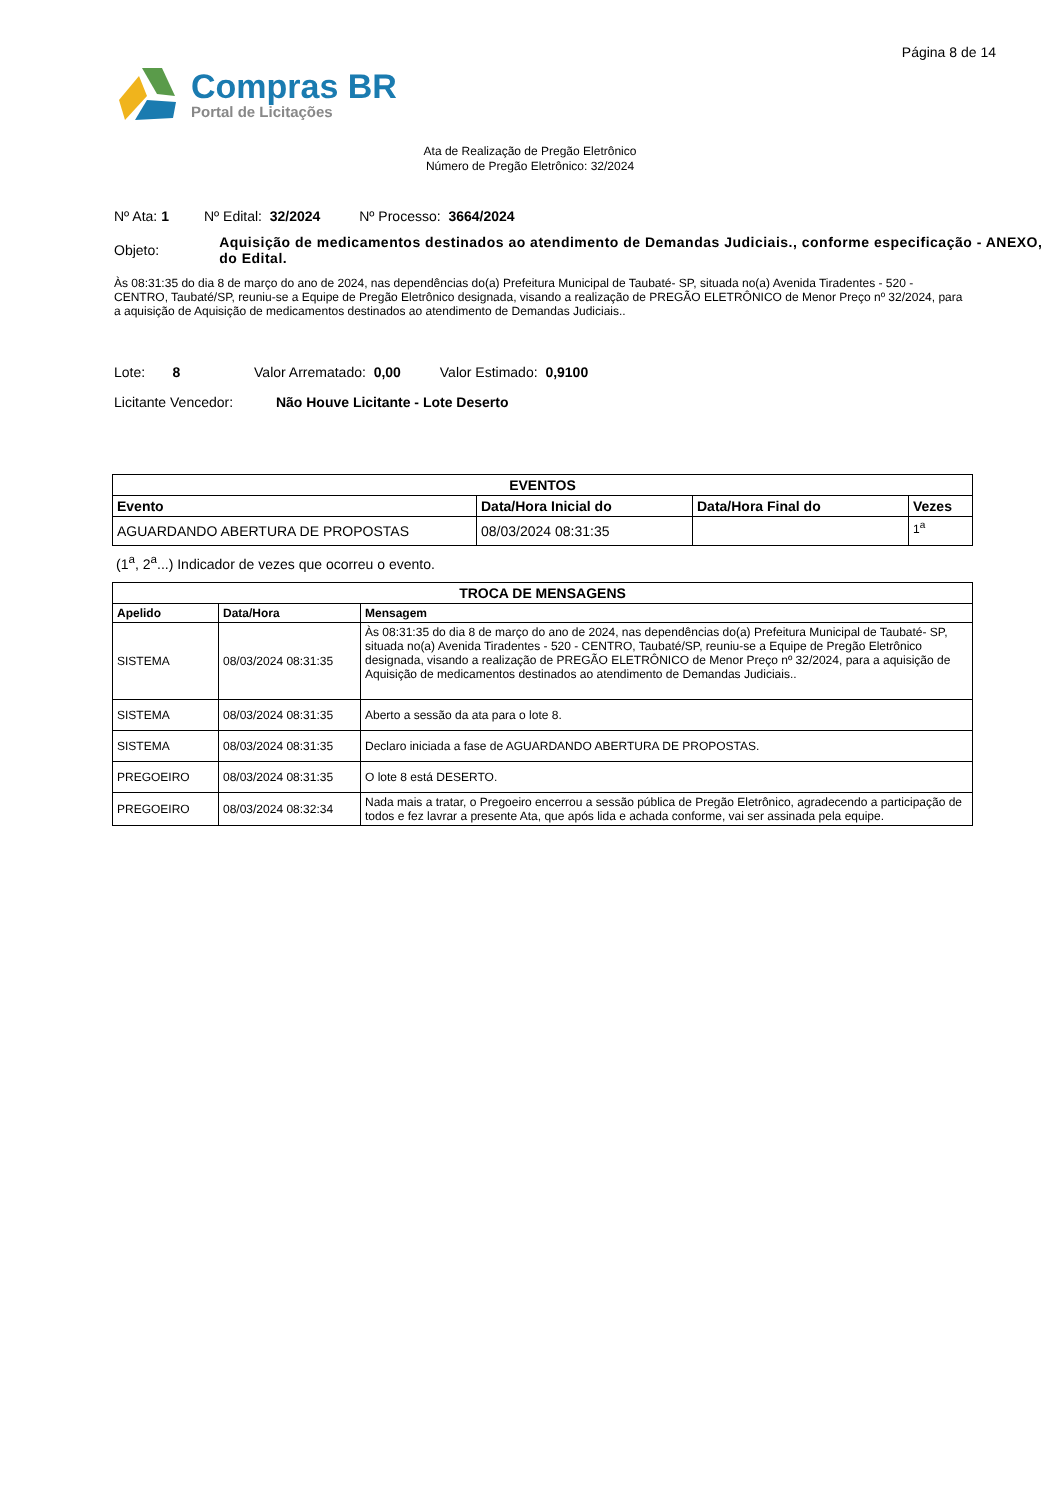Página 8 de 14
Compras BR
Portal de Licitações
Ata de Realização de Pregão Eletrônico
Número de Pregão Eletrônico: 32/2024
Nº Ata: 1 Nº Edital: 32/2024 Nº Processo: 3664/2024
Objeto:
Aquisição de medicamentos destinados ao atendimento de Demandas Judiciais., conforme especificação - ANEXO, do Edital.
Às 08:31:35 do dia 8 de março do ano de 2024, nas dependências do(a) Prefeitura Municipal de Taubaté- SP, situada no(a) Avenida Tiradentes - 520 - CENTRO, Taubaté/SP, reuniu-se a Equipe de Pregão Eletrônico designada, visando a realização de PREGÃO ELETRÔNICO de Menor Preço nº 32/2024, para a aquisição de Aquisição de medicamentos destinados ao atendimento de Demandas Judiciais..
Lote: 8 Valor Arrematado: 0,00 Valor Estimado: 0,9100
Licitante Vencedor: Não Houve Licitante - Lote Deserto
| EVENTOS | | | |
| --- | --- | --- | --- |
| Evento | Data/Hora Inicial do | Data/Hora Final do | Vezes |
| AGUARDANDO ABERTURA DE PROPOSTAS | 08/03/2024 08:31:35 | | 1<sup>a</sup> |
(1<sup>a</sup>, 2<sup>a</sup>...) Indicador de vezes que ocorreu o evento.
| TROCA DE MENSAGENS | | |
| --- | --- | --- |
| Apelido | Data/Hora | Mensagem |
| SISTEMA | 08/03/2024 08:31:35 | Às 08:31:35 do dia 8 de março do ano de 2024, nas dependências do(a) Prefeitura Municipal de Taubaté- SP, situada no(a) Avenida Tiradentes - 520 - CENTRO, Taubaté/SP, reuniu-se a Equipe de Pregão Eletrônico designada, visando a realização de PREGÃO ELETRÔNICO de Menor Preço nº 32/2024, para a aquisição de Aquisição de medicamentos destinados ao atendimento de Demandas Judiciais.. |
| SISTEMA | 08/03/2024 08:31:35 | Aberto a sessão da ata para o lote 8. |
| SISTEMA | 08/03/2024 08:31:35 | Declaro iniciada a fase de AGUARDANDO ABERTURA DE PROPOSTAS. |
| PREGOEIRO | 08/03/2024 08:31:35 | O lote 8 está DESERTO. |
| PREGOEIRO | 08/03/2024 08:32:34 | Nada mais a tratar, o Pregoeiro encerrou a sessão pública de Pregão Eletrônico, agradecendo a participação de todos e fez lavrar a presente Ata, que após lida e achada conforme, vai ser assinada pela equipe. |